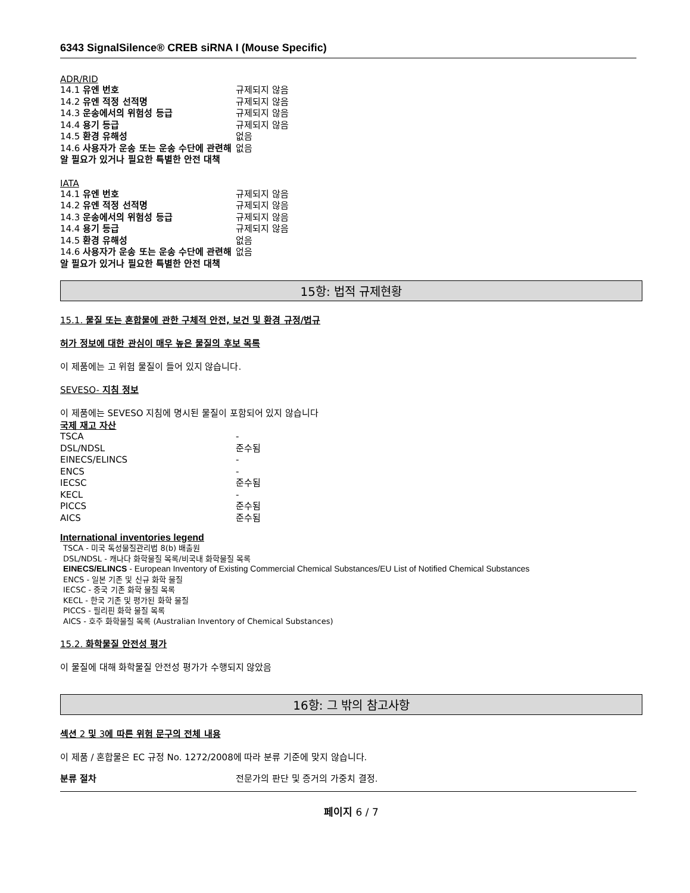6343 SignalSilence® CREB siRNA I (Mouse Specific)
ADR/RID
| 14.1 유엔 번호 | 규제되지 않음 |
| 14.2 유엔 적정 선적명 | 규제되지 않음 |
| 14.3 운송에서의 위험성 등급 | 규제되지 않음 |
| 14.4 용기 등급 | 규제되지 않음 |
| 14.5 환경 유해성 | 없음 |
| 14.6 사용자가 운송 또는 운송 수단에 관련해 알 필요가 있거나 필요한 특별한 안전 대책 | 없음 |
IATA
| 14.1 유엔 번호 | 규제되지 않음 |
| 14.2 유엔 적정 선적명 | 규제되지 않음 |
| 14.3 운송에서의 위험성 등급 | 규제되지 않음 |
| 14.4 용기 등급 | 규제되지 않음 |
| 14.5 환경 유해성 | 없음 |
| 14.6 사용자가 운송 또는 운송 수단에 관련해 알 필요가 있거나 필요한 특별한 안전 대책 | 없음 |
15항: 법적 규제현황
15.1. 물질 또는 혼합물에 관한 구체적 안전, 보건 및 환경 규정/법규
허가 정보에 대한 관심이 매우 높은 물질의 후보 목록
이 제품에는 고 위험 물질이 들어 있지 않습니다.
SEVESO- 지침 정보
이 제품에는 SEVESO 지침에 명시된 물질이 포함되어 있지 않습니다
국제 재고 자산
| TSCA | - |
| DSL/NDSL | 준수됨 |
| EINECS/ELINCS | - |
| ENCS | - |
| IECSC | 준수됨 |
| KECL | - |
| PICCS | 준수됨 |
| AICS | 준수됨 |
International inventories legend
TSCA - 미국 독성물질관리법 8(b) 배출원
DSL/NDSL - 캐나다 화학물질 목록/비국내 화학물질 목록
EINECS/ELINCS - European Inventory of Existing Commercial Chemical Substances/EU List of Notified Chemical Substances
ENCS - 일본 기존 및 신규 화학 물질
IECSC - 중국 기존 화학 물질 목록
KECL - 한국 기존 및 평가된 화학 물질
PICCS - 필리핀 화학 물질 목록
AICS - 호주 화학물질 목록 (Australian Inventory of Chemical Substances)
15.2. 화학물질 안전성 평가
이 물질에 대해 화학물질 안전성 평가가 수행되지 않았음
16항: 그 밖의 참고사항
섹션 2 및 3에 따른 위험 문구의 전체 내용
이 제품 / 혼합물은 EC 규정 No. 1272/2008에 따라 분류 기준에 맞지 않습니다.
| 분류 절차 | 전문가의 판단 및 증거의 가중치 결정. |
페이지 6 / 7